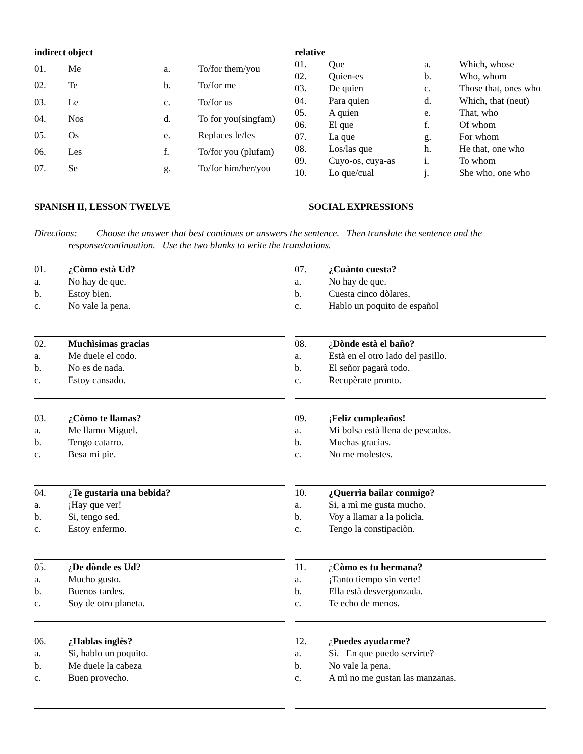| indirect object | | | |
| 01. | Me | a. | To/for them/you |
| 02. | Te | b. | To/for me |
| 03. | Le | c. | To/for us |
| 04. | Nos | d. | To for you(singfam) |
| 05. | Os | e. | Replaces le/les |
| 06. | Les | f. | To/for you (plufam) |
| 07. | Se | g. | To/for him/her/you |
| relative | | | |
| 01. | Que | a. | Which, whose |
| 02. | Quien-es | b. | Who, whom |
| 03. | De quien | c. | Those that, ones who |
| 04. | Para quien | d. | Which, that (neut) |
| 05. | A quien | e. | That, who |
| 06. | El que | f. | Of whom |
| 07. | La que | g. | For whom |
| 08. | Los/las que | h. | He that, one who |
| 09. | Cuyo-os, cuya-as | i. | To whom |
| 10. | Lo que/cual | j. | She who, one who |
SPANISH II, LESSON TWELVE SOCIAL EXPRESSIONS
Directions: Choose the answer that best continues or answers the sentence. Then translate the sentence and the response/continuation. Use the two blanks to write the translations.
| 01. | ¿Còmo està Ud? |
| a. | No hay de que. |
| b. | Estoy bien. |
| c. | No vale la pena. |
| 02. | Muchìsimas gracias |
| a. | Me duele el codo. |
| b. | No es de nada. |
| c. | Estoy cansado. |
| 03. | ¿Còmo te llamas? |
| a. | Me llamo Miguel. |
| b. | Tengo catarro. |
| c. | Besa mi pie. |
| 04. | ¿ Te gustaria una bebida? |
| a. | ¡Hay que ver! |
| b. | Si, tengo sed. |
| c. | Estoy enfermo. |
| 05. | ¿ De dònde es Ud? |
| a. | Mucho gusto. |
| b. | Buenos tardes. |
| c. | Soy de otro planeta. |
| 06. | ¿Hablas inglès? |
| a. | Si, hablo un poquito. |
| b. | Me duele la cabeza |
| c. | Buen provecho. |
| 07. | ¿Cuànto cuesta? |
| a. | No hay de que. |
| b. | Cuesta cinco dòlares. |
| c. | Hablo un poquito de español |
| 08. | ¿ Dònde està el baño? |
| a. | Està en el otro lado del pasillo. |
| b. | El señor pagarà todo. |
| c. | Recupèrate pronto. |
| 09. | ¡ Feliz cumpleaños! |
| a. | Mi bolsa està llena de pescados. |
| b. | Muchas gracias. |
| c. | No me molestes. |
| 10. | ¿Querrìa bailar conmigo? |
| a. | Si, a mì me gusta mucho. |
| b. | Voy a llamar a la policìa. |
| c. | Tengo la constipaciòn. |
| 11. | ¿ Còmo es tu hermana? |
| a. | ¡Tanto tiempo sin verte! |
| b. | Ella està desvergonzada. |
| c. | Te echo de menos. |
| 12. | ¿ Puedes ayudarme? |
| a. | Sì. En que puedo servirte? |
| b. | No vale la pena. |
| c. | A mì no me gustan las manzanas. |